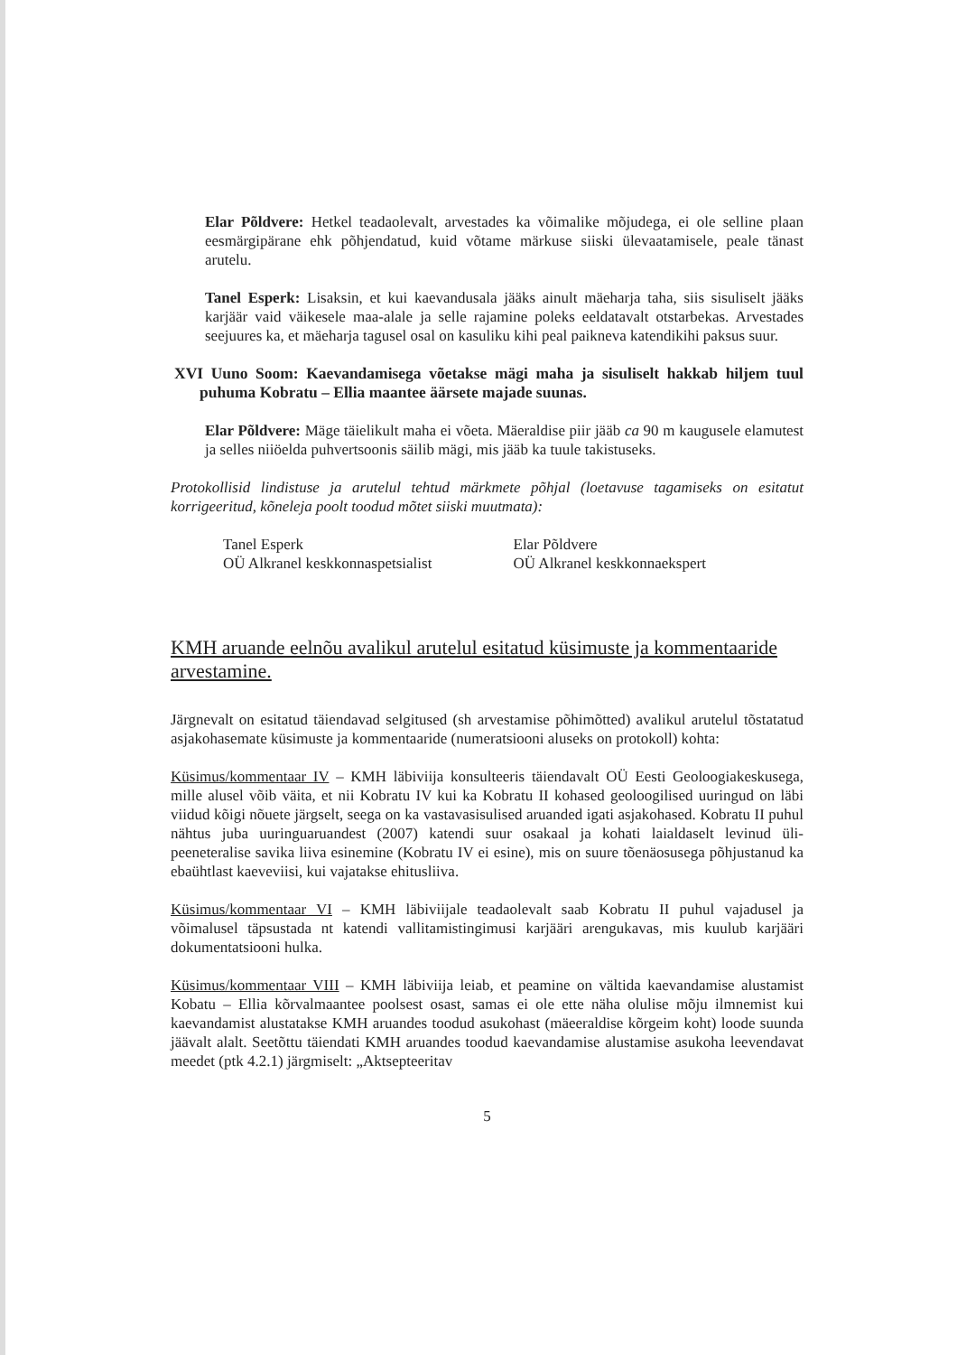Elar Põldvere: Hetkel teadaolevalt, arvestades ka võimalike mõjudega, ei ole selline plaan eesmärgipärane ehk põhjendatud, kuid võtame märkuse siiski ülevaatamisele, peale tänast arutelu.
Tanel Esperk: Lisaksin, et kui kaevandusala jääks ainult mäeharja taha, siis sisuliselt jääks karjäär vaid väikesele maa-alale ja selle rajamine poleks eeldatavalt otstarbekas. Arvestades seejuures ka, et mäeharja tagusel osal on kasuliku kihi peal paikneva katendikihi paksus suur.
XVI Uuno Soom: Kaevandamisega võetakse mägi maha ja sisuliselt hakkab hiljem tuul puhuma Kobratu – Ellia maantee äärsete majade suunas.
Elar Põldvere: Mäge täielikult maha ei võeta. Mäeraldise piir jääb ca 90 m kaugusele elamutest ja selles niiöelda puhvertsoonis säilib mägi, mis jääb ka tuule takistuseks.
Protokollisid lindistuse ja arutelul tehtud märkmete põhjal (loetavuse tagamiseks on esitatut korrigeeritud, kõneleja poolt toodud mõtet siiski muutmata):
Tanel Esperk
OÜ Alkranel keskkonnaspetsialist
Elar Põldvere
OÜ Alkranel keskkonnaekspert
KMH aruande eelnõu avalikul arutelul esitatud küsimuste ja kommentaaride arvestamine.
Järgnevalt on esitatud täiendavad selgitused (sh arvestamise põhimõtted) avalikul arutelul tõstatatud asjakohasemate küsimuste ja kommentaaride (numeratsiooni aluseks on protokoll) kohta:
Küsimus/kommentaar IV – KMH läbiviija konsulteeris täiendavalt OÜ Eesti Geoloogiakeskusega, mille alusel võib väita, et nii Kobratu IV kui ka Kobratu II kohased geoloogilised uuringud on läbi viidud kõigi nõuete järgselt, seega on ka vastavasisulised aruanded igati asjakohased. Kobratu II puhul nähtus juba uuringuaruandest (2007) katendi suur osakaal ja kohati laialdaselt levinud üli-peeneteralise savika liiva esinemine (Kobratu IV ei esine), mis on suure tõenäosusega põhjustanud ka ebaühtlast kaeveviisi, kui vajatakse ehitusliiva.
Küsimus/kommentaar VI – KMH läbiviijale teadaolevalt saab Kobratu II puhul vajadusel ja võimalusel täpsustada nt katendi vallitamistingimusi karjääri arengukavas, mis kuulub karjääri dokumentatsiooni hulka.
Küsimus/kommentaar VIII – KMH läbiviija leiab, et peamine on vältida kaevandamise alustamist Kobatu – Ellia kõrvalmaantee poolsest osast, samas ei ole ette näha olulise mõju ilmnemist kui kaevandamist alustatakse KMH aruandes toodud asukohast (mäeeraldise kõrgeim koht) loode suunda jäävalt alalt. Seetõttu täiendati KMH aruandes toodud kaevandamise alustamise asukoha leevendavat meedet (ptk 4.2.1) järgmiselt: „Aktsepteeritav
5